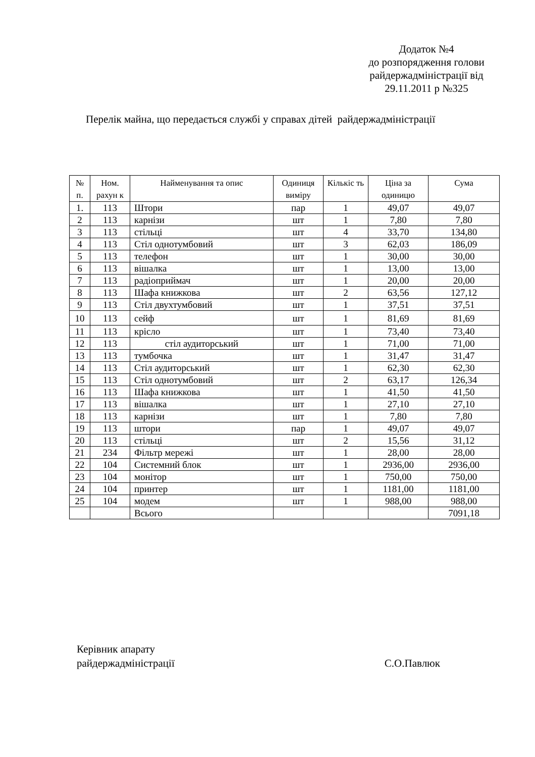Додаток №4
до розпорядження голови
райдержадміністрації від
29.11.2011 р №325
Перелік майна, що передається службі у справах дітей райдержадміністрації
| № п. | Ном. рахун к | Найменування та опис | Одиниця виміру | Кількіс ть | Ціна за одиницю | Сума |
| --- | --- | --- | --- | --- | --- | --- |
| 1. | 113 | Штори | пар | 1 | 49,07 | 49,07 |
| 2 | 113 | карнізи | шт | 1 | 7,80 | 7,80 |
| 3 | 113 | стільці | шт | 4 | 33,70 | 134,80 |
| 4 | 113 | Стіл однотумбовий | шт | 3 | 62,03 | 186,09 |
| 5 | 113 | телефон | шт | 1 | 30,00 | 30,00 |
| 6 | 113 | вішалка | шт | 1 | 13,00 | 13,00 |
| 7 | 113 | радіоприймач | шт | 1 | 20,00 | 20,00 |
| 8 | 113 | Шафа книжкова | шт | 2 | 63,56 | 127,12 |
| 9 | 113 | Стіл двухтумбовий | шт | 1 | 37,51 | 37,51 |
| 10 | 113 | сейф | шт | 1 | 81,69 | 81,69 |
| 11 | 113 | крісло | шт | 1 | 73,40 | 73,40 |
| 12 | 113 | стіл аудиторський | шт | 1 | 71,00 | 71,00 |
| 13 | 113 | тумбочка | шт | 1 | 31,47 | 31,47 |
| 14 | 113 | Стіл аудиторський | шт | 1 | 62,30 | 62,30 |
| 15 | 113 | Стіл однотумбовий | шт | 2 | 63,17 | 126,34 |
| 16 | 113 | Шафа книжкова | шт | 1 | 41,50 | 41,50 |
| 17 | 113 | вішалка | шт | 1 | 27,10 | 27,10 |
| 18 | 113 | карнізи | шт | 1 | 7,80 | 7,80 |
| 19 | 113 | штори | пар | 1 | 49,07 | 49,07 |
| 20 | 113 | стільці | шт | 2 | 15,56 | 31,12 |
| 21 | 234 | Фільтр мережі | шт | 1 | 28,00 | 28,00 |
| 22 | 104 | Системний блок | шт | 1 | 2936,00 | 2936,00 |
| 23 | 104 | монітор | шт | 1 | 750,00 | 750,00 |
| 24 | 104 | принтер | шт | 1 | 1181,00 | 1181,00 |
| 25 | 104 | модем | шт | 1 | 988,00 | 988,00 |
| | | Всього | | | | 7091,18 |
Керівник апарату
райдержадміністрації С.О.Павлюк